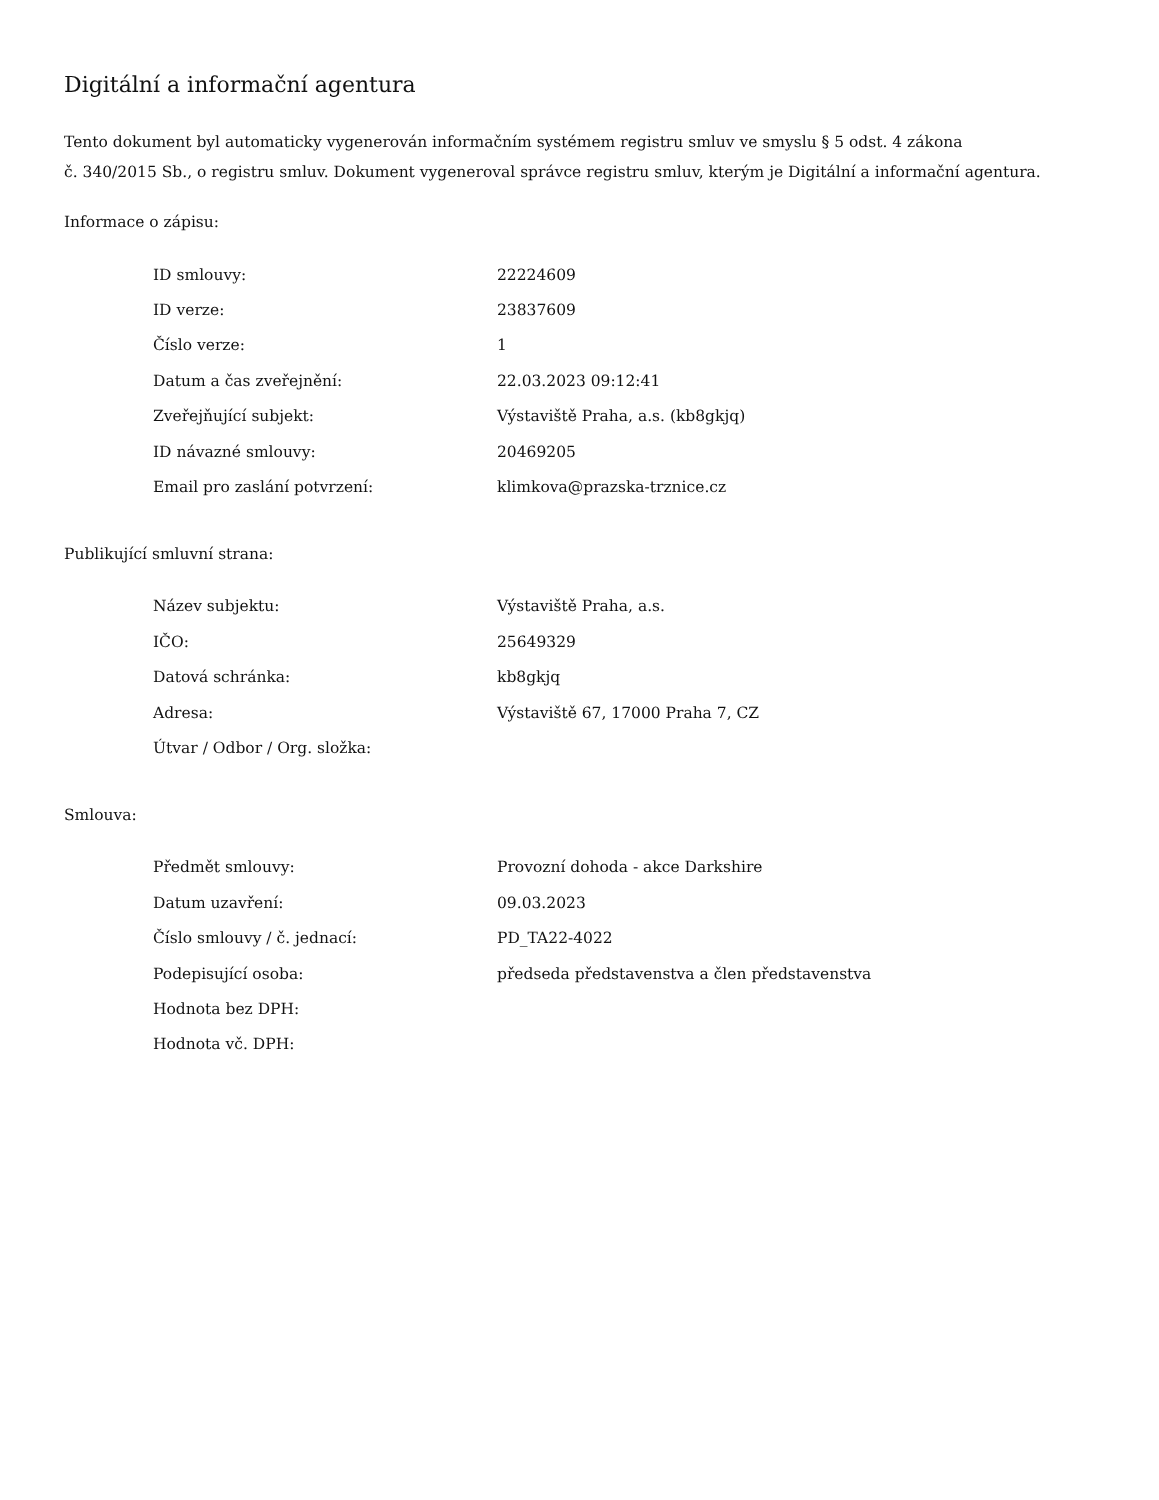Digitální a informační agentura
Tento dokument byl automaticky vygenerován informačním systémem registru smluv ve smyslu § 5 odst. 4 zákona
č. 340/2015 Sb., o registru smluv. Dokument vygeneroval správce registru smluv, kterým je Digitální a informační agentura.
Informace o zápisu:
| ID smlouvy: | 22224609 |
| ID verze: | 23837609 |
| Číslo verze: | 1 |
| Datum a čas zveřejnění: | 22.03.2023 09:12:41 |
| Zveřejňující subjekt: | Výstaviště Praha, a.s. (kb8gkjq) |
| ID návazné smlouvy: | 20469205 |
| Email pro zaslání potvrzení: | klimkova@prazska-trznice.cz |
Publikující smluvní strana:
| Název subjektu: | Výstaviště Praha, a.s. |
| IČO: | 25649329 |
| Datová schránka: | kb8gkjq |
| Adresa: | Výstaviště 67, 17000 Praha 7, CZ |
| Útvar / Odbor / Org. složka: | |
Smlouva:
| Předmět smlouvy: | Provozní dohoda - akce Darkshire |
| Datum uzavření: | 09.03.2023 |
| Číslo smlouvy / č. jednací: | PD_TA22-4022 |
| Podepisující osoba: | předseda představenstva a člen představenstva |
| Hodnota bez DPH: | |
| Hodnota vč. DPH: | |